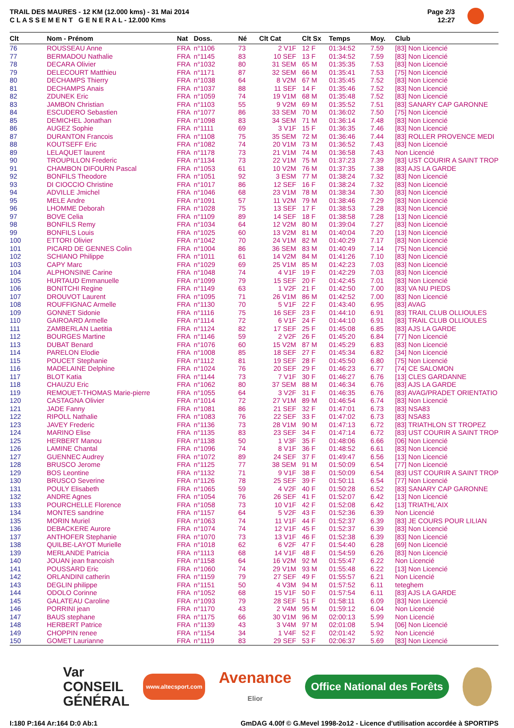TRAIL DES MAURES - 12 KM (12.000 kms) - 31 Mai 2014
C L A S S E M E N T G E N E R A L - 12.000 Kms
Page 2/3
12:27
| Clt | Nom - Prénom | Nat | Doss. | Né | Clt Cat | Clt Sx | Temps | Moy. | Club |
| --- | --- | --- | --- | --- | --- | --- | --- | --- | --- |
| 76 | ROUSSEAU Anne | FRA | n°1106 | 73 | 2 V1F | 12 F | 01:34:52 | 7.59 | [83] Non Licencié |
| 77 | BERMADOU Nathalie | FRA | n°1145 | 83 | 10 SEF | 13 F | 01:34:52 | 7.59 | [83] Non Licencié |
| 78 | DECARA Olivier | FRA | n°1032 | 80 | 31 SEM | 65 M | 01:35:35 | 7.53 | [83] Non Licencié |
| 79 | DELECOURT Matthieu | FRA | n°1171 | 87 | 32 SEM | 66 M | 01:35:41 | 7.53 | [75] Non Licencié |
| 80 | DECHAMPS Thierry | FRA | n°1038 | 64 | 8 V2M | 67 M | 01:35:45 | 7.52 | [83] Non Licencié |
| 81 | DECHAMPS Anais | FRA | n°1037 | 88 | 11 SEF | 14 F | 01:35:46 | 7.52 | [83] Non Licencié |
| 82 | ZDUNEK Eric | FRA | n°1059 | 74 | 19 V1M | 68 M | 01:35:48 | 7.52 | [83] Non Licencié |
| 83 | JAMBON Christian | FRA | n°1103 | 55 | 9 V2M | 69 M | 01:35:52 | 7.51 | [83] SANARY CAP GARONNE |
| 84 | ESCUDERO Sebastien | FRA | n°1077 | 86 | 33 SEM | 70 M | 01:36:02 | 7.50 | [75] Non Licencié |
| 85 | DEMICHEL Jonathan | FRA | n°1098 | 83 | 34 SEM | 71 M | 01:36:14 | 7.48 | [83] Non Licencié |
| 86 | AUGEZ Sophie | FRA | n°1111 | 69 | 3 V1F | 15 F | 01:36:35 | 7.46 | [83] Non Licencié |
| 87 | DURANTON Francois | FRA | n°1108 | 75 | 35 SEM | 72 M | 01:36:46 | 7.44 | [83] ROLLER PROVENCE MEDI |
| 88 | KOUTSEFF Eric | FRA | n°1082 | 74 | 20 V1M | 73 M | 01:36:52 | 7.43 | [83] Non Licencié |
| 89 | LELAQUET laurent | FRA | n°1178 | 73 | 21 V1M | 74 M | 01:36:58 | 7.43 | Non Licencié |
| 90 | TROUPILLON Frederic | FRA | n°1134 | 73 | 22 V1M | 75 M | 01:37:23 | 7.39 | [83] UST COURIR A SAINT TROP |
| 91 | CHAMBON DIFOURN Pascal | FRA | n°1053 | 61 | 10 V2M | 76 M | 01:37:35 | 7.38 | [83] AJS LA GARDE |
| 92 | BONFILS Theodore | FRA | n°1051 | 92 | 3 ESM | 77 M | 01:38:24 | 7.32 | [83] Non Licencié |
| 93 | DI CIOCCIO Christine | FRA | n°1017 | 86 | 12 SEF | 16 F | 01:38:24 | 7.32 | [83] Non Licencié |
| 94 | ADVILLE Jmichel | FRA | n°1046 | 68 | 23 V1M | 78 M | 01:38:34 | 7.30 | [83] Non Licencié |
| 95 | MELE Andre | FRA | n°1091 | 57 | 11 V2M | 79 M | 01:38:46 | 7.29 | [83] Non Licencié |
| 96 | LHOMME Deborah | FRA | n°1028 | 75 | 13 SEF | 17 F | 01:38:53 | 7.28 | [83] Non Licencié |
| 97 | BOVE Celia | FRA | n°1109 | 89 | 14 SEF | 18 F | 01:38:58 | 7.28 | [13] Non Licencié |
| 98 | BONFILS Remy | FRA | n°1034 | 64 | 12 V2M | 80 M | 01:39:04 | 7.27 | [83] Non Licencié |
| 99 | BONFILS Louis | FRA | n°1025 | 60 | 13 V2M | 81 M | 01:40:04 | 7.20 | [13] Non Licencié |
| 100 | ETTORI Olivier | FRA | n°1042 | 70 | 24 V1M | 82 M | 01:40:29 | 7.17 | [83] Non Licencié |
| 101 | PICARD DE GENNES Colin | FRA | n°1004 | 86 | 36 SEM | 83 M | 01:40:49 | 7.14 | [75] Non Licencié |
| 102 | SCHIANO Philippe | FRA | n°1011 | 61 | 14 V2M | 84 M | 01:41:26 | 7.10 | [83] Non Licencié |
| 103 | CAPY Marc | FRA | n°1029 | 69 | 25 V1M | 85 M | 01:42:23 | 7.03 | [83] Non Licencié |
| 104 | ALPHONSINE Carine | FRA | n°1048 | 74 | 4 V1F | 19 F | 01:42:29 | 7.03 | [83] Non Licencié |
| 105 | HURTAUD Emmanuelle | FRA | n°1099 | 79 | 15 SEF | 20 F | 01:42:45 | 7.01 | [83] Non Licencié |
| 106 | BONITCHI Regine | FRA | n°1149 | 63 | 1 V2F | 21 F | 01:42:50 | 7.00 | [83] VA NU PIEDS |
| 107 | DROUVOT Laurent | FRA | n°1095 | 71 | 26 V1M | 86 M | 01:42:52 | 7.00 | [83] Non Licencié |
| 108 | ROUFFIGNAC Armelle | FRA | n°1130 | 70 | 5 V1F | 22 F | 01:43:40 | 6.95 | [83] AVAG |
| 109 | GONNET Sidonie | FRA | n°1116 | 75 | 16 SEF | 23 F | 01:44:10 | 6.91 | [83] TRAIL CLUB OLLIOULES |
| 110 | GAIROARD Armelle | FRA | n°1114 | 72 | 6 V1F | 24 F | 01:44:10 | 6.91 | [83] TRAIL CLUB OLLIOULES |
| 111 | ZAMBERLAN Laetitia | FRA | n°1124 | 82 | 17 SEF | 25 F | 01:45:08 | 6.85 | [83] AJS LA GARDE |
| 112 | BOURGES Martine | FRA | n°1146 | 59 | 2 V2F | 26 F | 01:45:20 | 6.84 | [77] Non Licencié |
| 113 | DUBAT Benard | FRA | n°1076 | 60 | 15 V2M | 87 M | 01:45:29 | 6.83 | [83] Non Licencié |
| 114 | PARELON Elodie | FRA | n°1008 | 85 | 18 SEF | 27 F | 01:45:34 | 6.82 | [34] Non Licencié |
| 115 | POUCET Stephanie | FRA | n°1112 | 81 | 19 SEF | 28 F | 01:45:50 | 6.80 | [75] Non Licencié |
| 116 | MADELAINE Delphine | FRA | n°1024 | 76 | 20 SEF | 29 F | 01:46:23 | 6.77 | [74] CE SALOMON |
| 117 | BLOT Katia | FRA | n°1144 | 73 | 7 V1F | 30 F | 01:46:27 | 6.76 | [13] CLES GARDANNE |
| 118 | CHAUZU Eric | FRA | n°1062 | 80 | 37 SEM | 88 M | 01:46:34 | 6.76 | [83] AJS LA GARDE |
| 119 | REMOUET-THOMAS Marie-pierre | FRA | n°1055 | 64 | 3 V2F | 31 F | 01:46:35 | 6.76 | [83] AVAG/PRADET ORIENTATIO |
| 120 | CASTAGNA Olivier | FRA | n°1014 | 72 | 27 V1M | 89 M | 01:46:54 | 6.74 | [83] Non Licencié |
| 121 | JADE Fanny | FRA | n°1081 | 86 | 21 SEF | 32 F | 01:47:01 | 6.73 | [83] NSA83 |
| 122 | RIPOLL Nathalie | FRA | n°1083 | 76 | 22 SEF | 33 F | 01:47:02 | 6.73 | [83] NSA83 |
| 123 | JAVEY Frederic | FRA | n°1136 | 73 | 28 V1M | 90 M | 01:47:13 | 6.72 | [83] TRIATHLON ST TROPEZ |
| 124 | MARINO Elise | FRA | n°1135 | 83 | 23 SEF | 34 F | 01:47:14 | 6.72 | [83] UST COURIR A SAINT TROP |
| 125 | HERBERT Manou | FRA | n°1138 | 50 | 1 V3F | 35 F | 01:48:06 | 6.66 | [06] Non Licencié |
| 126 | LAMINE Chantal | FRA | n°1096 | 74 | 8 V1F | 36 F | 01:48:52 | 6.61 | [83] Non Licencié |
| 127 | GUENNEC Audrey | FRA | n°1072 | 89 | 24 SEF | 37 F | 01:49:47 | 6.56 | [13] Non Licencié |
| 128 | BRUSCO Jerome | FRA | n°1125 | 77 | 38 SEM | 91 M | 01:50:09 | 6.54 | [77] Non Licencié |
| 129 | BOS Leontine | FRA | n°1132 | 71 | 9 V1F | 38 F | 01:50:09 | 6.54 | [83] UST COURIR A SAINT TROP |
| 130 | BRUSCO Severine | FRA | n°1126 | 78 | 25 SEF | 39 F | 01:50:11 | 6.54 | [77] Non Licencié |
| 131 | POULY Elisabeth | FRA | n°1065 | 59 | 4 V2F | 40 F | 01:50:28 | 6.52 | [83] SANARY CAP GARONNE |
| 132 | ANDRE Agnes | FRA | n°1054 | 76 | 26 SEF | 41 F | 01:52:07 | 6.42 | [13] Non Licencié |
| 133 | POURCHELLE Florence | FRA | n°1058 | 73 | 10 V1F | 42 F | 01:52:08 | 6.42 | [13] TRIATHL'AIX |
| 134 | MONTES sandrine | FRA | n°1157 | 64 | 5 V2F | 43 F | 01:52:36 | 6.39 | Non Licencié |
| 135 | MORIN Muriel | FRA | n°1063 | 74 | 11 V1F | 44 F | 01:52:37 | 6.39 | [83] JE COURS POUR LILIAN |
| 136 | DEBACKERE Aurore | FRA | n°1074 | 74 | 12 V1F | 45 F | 01:52:37 | 6.39 | [83] Non Licencié |
| 137 | ANTHOFER Stephanie | FRA | n°1070 | 73 | 13 V1F | 46 F | 01:52:38 | 6.39 | [83] Non Licencié |
| 138 | QUILBE-LAYOT Murielle | FRA | n°1018 | 62 | 6 V2F | 47 F | 01:54:40 | 6.28 | [69] Non Licencié |
| 139 | MERLANDE Patricia | FRA | n°1113 | 68 | 14 V1F | 48 F | 01:54:59 | 6.26 | [83] Non Licencié |
| 140 | JOUAN jean francoish | FRA | n°1158 | 64 | 16 V2M | 92 M | 01:55:47 | 6.22 | Non Licencié |
| 141 | POUSSARD Eric | FRA | n°1060 | 74 | 29 V1M | 93 M | 01:55:48 | 6.22 | [13] Non Licencié |
| 142 | ORLANDINI catherin | FRA | n°1159 | 79 | 27 SEF | 49 F | 01:55:57 | 6.21 | Non Licencié |
| 143 | DEGLIN philippe | FRA | n°1151 | 50 | 4 V3M | 94 M | 01:57:52 | 6.11 | teteghem |
| 144 | ODOLO Corinne | FRA | n°1052 | 68 | 15 V1F | 50 F | 01:57:54 | 6.11 | [83] AJS LA GARDE |
| 145 | GALATEAU Caroline | FRA | n°1093 | 79 | 28 SEF | 51 F | 01:58:11 | 6.09 | [83] Non Licencié |
| 146 | PORRINI jean | FRA | n°1170 | 43 | 2 V4M | 95 M | 01:59:12 | 6.04 | Non Licencié |
| 147 | BAUS stephane | FRA | n°1175 | 66 | 30 V1M | 96 M | 02:00:13 | 5.99 | Non Licencié |
| 148 | HERBERT Patrice | FRA | n°1139 | 43 | 3 V4M | 97 M | 02:01:08 | 5.94 | [06] Non Licencié |
| 149 | CHOPPIN renee | FRA | n°1154 | 34 | 1 V4F | 52 F | 02:01:42 | 5.92 | Non Licencié |
| 150 | GOMET Laurianne | FRA | n°1119 | 83 | 29 SEF | 53 F | 02:06:37 | 5.69 | [83] Non Licencié |
Var
CONSEIL
GÉNÉRAL
www.altecsport.com
Avenance
Elior
Office National des Forêts
I:180 P:164 Ar:164 D:0 Ab:1
GmDAG 4.00f © G.Mevel 1998-2o12 - Licence d'utilisation accordée à SPORTIPS